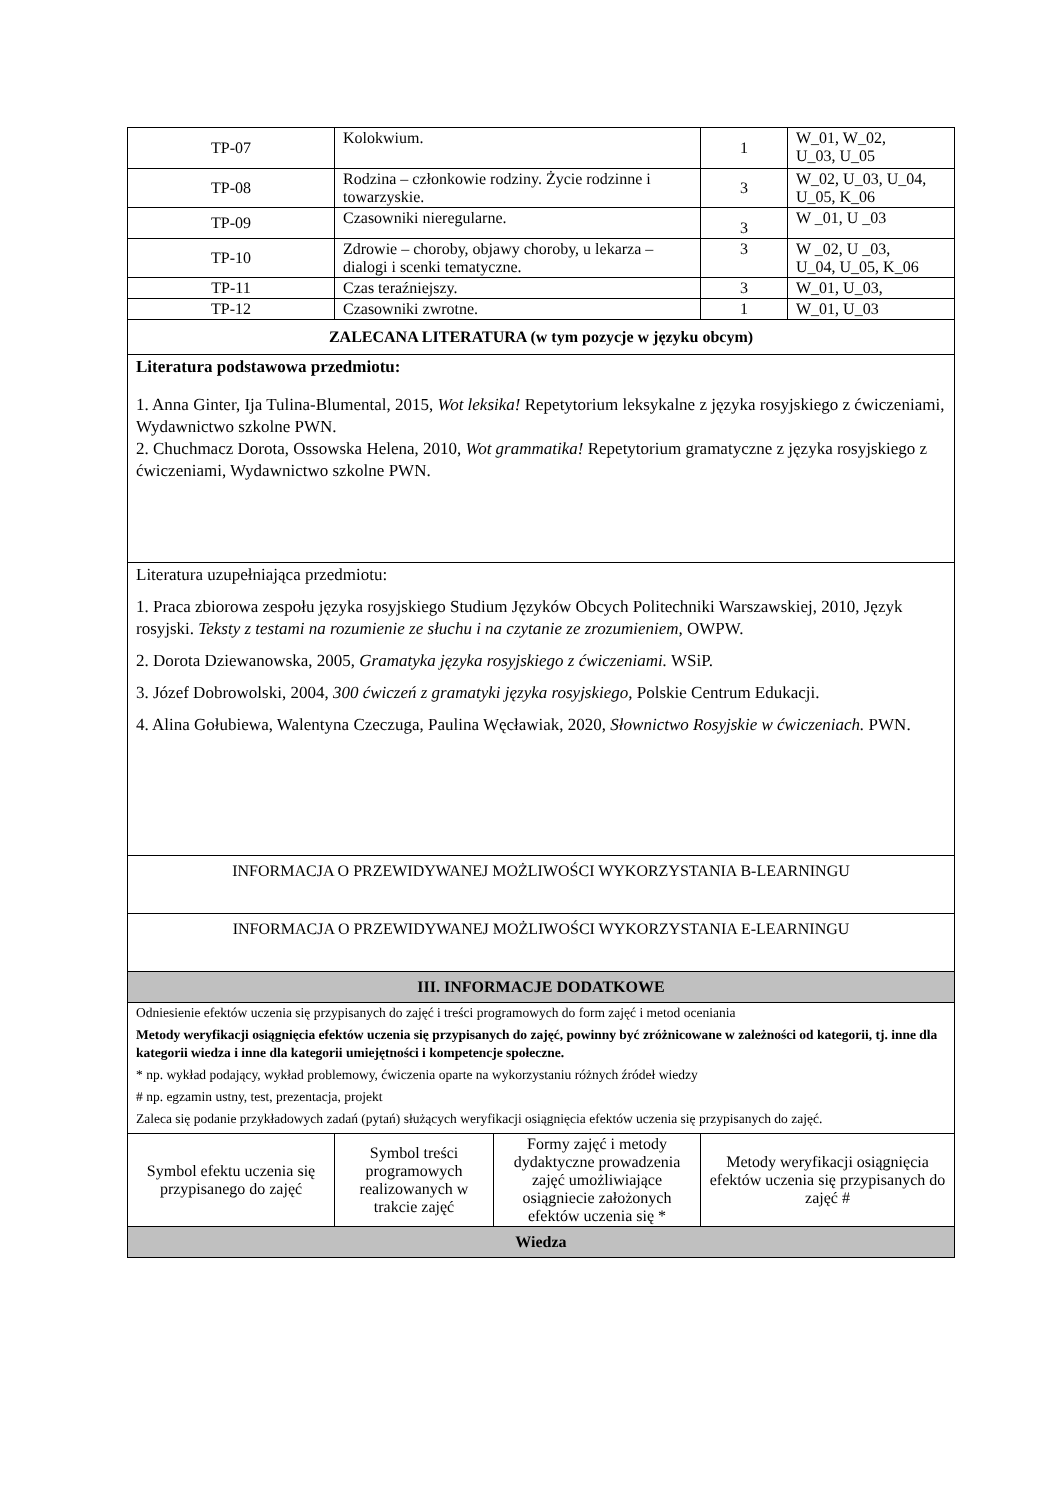| TP-07 | Kolokwium. | | 1 | W_01, W_02, U_03, U_05 |
| TP-08 | Rodzina – członkowie rodziny. Życie rodzinne i towarzyskie. | | 3 | W_02, U_03, U_04, U_05, K_06 |
| TP-09 | Czasowniki nieregularne. | | 3 | W _01, U _03 |
| TP-10 | Zdrowie – choroby, objawy choroby, u lekarza – dialogi i scenki tematyczne. | | 3 | W _02, U _03, U_04, U_05, K_06 |
| TP-11 | Czas teraźniejszy. | | 3 | W_01, U_03, |
| TP-12 | Czasowniki zwrotne. | | 1 | W_01, U_03 |
| ZALECANA LITERATURA (w tym pozycje w języku obcym) | | | | |
| Literatura podstawowa przedmiotu: 1. Anna Ginter, Ija Tulina-Blumental, 2015, Wot leksika! Repetytorium leksykalne z języka rosyjskiego z ćwiczeniami, Wydawnictwo szkolne PWN. 2. Chuchmacz Dorota, Ossowska Helena, 2010, Wot grammatika! Repetytorium gramatyczne z języka rosyjskiego z ćwiczeniami, Wydawnictwo szkolne PWN. | | | | |
| Literatura uzupełniająca przedmiotu: 1. Praca zbiorowa zespołu języka rosyjskiego Studium Języków Obcych Politechniki Warszawskiej, 2010, Język rosyjski. Teksty z testami na rozumienie ze słuchu i na czytanie ze zrozumieniem, OWPW. 2. Dorota Dziewanowska, 2005, Gramatyka języka rosyjskiego z ćwiczeniami. WSiP. 3. Józef Dobrowolski, 2004, 300 ćwiczeń z gramatyki języka rosyjskiego, Polskie Centrum Edukacji. 4. Alina Gołubiewa, Walentyna Czeczuga, Paulina Węcławiak, 2020, Słownictwo Rosyjskie w ćwiczeniach. PWN. | | | | |
| INFORMACJA O PRZEWIDYWANEJ MOŻLIWOŚCI WYKORZYSTANIA B-LEARNINGU | | | | |
| INFORMACJA O PRZEWIDYWANEJ MOŻLIWOŚCI WYKORZYSTANIA E-LEARNINGU | | | | |
| III. INFORMACJE DODATKOWE | | | | |
| Odniesienie efektów uczenia się przypisanych do zajęć i treści programowych do form zajęć i metod oceniania Metody weryfikacji osiągnięcia efektów uczenia się przypisanych do zajęć, powinny być zróżnicowane w zależności od kategorii, tj. inne dla kategorii wiedza i inne dla kategorii umiejętności i kompetencje społeczne. * np. wykład podający, wykład problemowy, ćwiczenia oparte na wykorzystaniu różnych źródeł wiedzy # np. egzamin ustny, test, prezentacja, projekt Zaleca się podanie przykładowych zadań (pytań) służących weryfikacji osiągnięcia efektów uczenia się przypisanych do zajęć. | | | | |
| Symbol efektu uczenia się przypisanego do zajęć | Symbol treści programowych realizowanych w trakcie zajęć | Formy zajęć i metody dydaktyczne prowadzenia zajęć umożliwiające osiągniecie założonych efektów uczenia się * | Metody weryfikacji osiągnięcia efektów uczenia się przypisanych do zajęć # | |
| Wiedza | | | | |